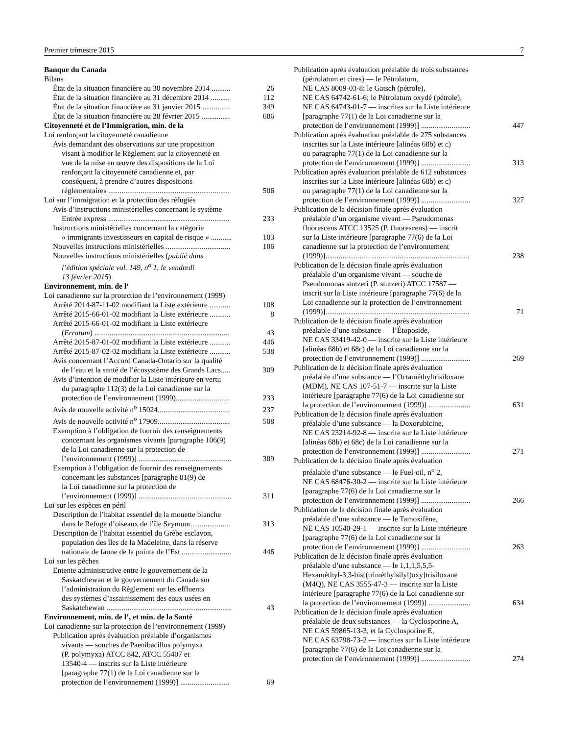Premier trimestre 2015 7
Banque du Canada
Bilans
État de la situation financière au 30 novembre 2014 .......... 26
État de la situation financière au 31 décembre 2014 .......... 112
État de la situation financière au 31 janvier 2015 ............... 349
État de la situation financière au 28 février 2015 ............... 686
Citoyenneté et de l’Immigration, min. de la
Loi renforçant la citoyenneté canadienne
Avis demandant des observations sur une proposition
visant à modifier le Règlement sur la citoyenneté en
vue de la mise en œuvre des dispositions de la Loi
renforçant la citoyenneté canadienne et, par
conséquent, à prendre d’autres dispositions
réglementaires ................................................................ 506
Loi sur l’immigration et la protection des réfugiés
Avis d’instructions ministérielles concernant le système
Entrée express ................................................................ 233
Instructions ministérielles concernant la catégorie
« immigrants investisseurs en capital de risque » ........... 103
Nouvelles instructions ministérielles .................................. 106
Nouvelles instructions ministérielles (publié dans
l’édition spéciale vol. 149, n<sup>o</sup> 1, le vendredi
13 février 2015)
Environnement, min. de l’
Loi canadienne sur la protection de l’environnement (1999)
Arrêté 2014-87-11-02 modifiant la Liste extérieure ........... 108
Arrêté 2015-66-01-02 modifiant la Liste extérieure ........... 8
Arrêté 2015-66-01-02 modifiant la Liste extérieure
(Erratum) ....................................................................... 43
Arrêté 2015-87-01-02 modifiant la Liste extérieure ........... 446
Arrêté 2015-87-02-02 modifiant la Liste extérieure ........... 538
Avis concernant l’Accord Canada-Ontario sur la qualité
de l’eau et la santé de l’écosystème des Grands Lacs..... 309
Avis d’intention de modifier la Liste intérieure en vertu
du paragraphe 112(3) de la Loi canadienne sur la
protection de l’environnement (1999)............................ 233
Avis de nouvelle activité n<sup>o</sup> 15024...................................... 237
Avis de nouvelle activité n<sup>o</sup> 17909...................................... 508
Exemption à l’obligation de fournir des renseignements
concernant les organismes vivants [paragraphe 106(9)
de la Loi canadienne sur la protection de
l’environnement (1999)] ................................................. 309
Exemption à l’obligation de fournir des renseignements
concernant les substances [paragraphe 81(9) de
la Loi canadienne sur la protection de
l’environnement (1999)] ................................................. 311
Loi sur les espèces en péril
Description de l’habitat essentiel de la mouette blanche
dans le Refuge d’oiseaux de l’île Seymour..................... 313
Description de l’habitat essentiel du Grèbe esclavon,
population des îles de la Madeleine, dans la réserve
nationale de faune de la pointe de l’Est .......................... 446
Loi sur les pêches
Entente administrative entre le gouvernement de la
Saskatchewan et le gouvernement du Canada sur
l’administration du Règlement sur les effluents
des systèmes d’assainissement des eaux usées en
Saskatchewan .................................................................. 43
Environnement, min. de l’, et min. de la Santé
Loi canadienne sur la protection de l’environnement (1999)
Publication après évaluation préalable d’organismes
vivants — souches de Paenibacillus polymyxa
(P. polymyxa) ATCC 842, ATCC 55407 et
13540-4 — inscrits sur la Liste intérieure
[paragraphe 77(1) de la Loi canadienne sur la
protection de l’environnement (1999)] .......................... 69
Publication après évaluation préalable de trois substances
(pétrolatum et cires) — le Pétrolatum,
NE CAS 8009-03-8; le Gatsch (pétrole),
NE CAS 64742-61-6; le Pétrolatum oxydé (pétrole),
NE CAS 64743-01-7 — inscrites sur la Liste intérieure
[paragraphe 77(1) de la Loi canadienne sur la
protection de l’environnement (1999)] .......................... 447
Publication après évaluation préalable de 275 substances
inscrites sur la Liste intérieure [alinéas 68b) et c)
ou paragraphe 77(1) de la Loi canadienne sur la
protection de l’environnement (1999)] .......................... 313
Publication après évaluation préalable de 612 substances
inscrites sur la Liste intérieure [alinéas 68b) et c)
ou paragraphe 77(1) de la Loi canadienne sur la
protection de l’environnement (1999)] .......................... 327
Publication de la décision finale après évaluation
préalable d’un organisme vivant — Pseudomonas
fluorescens ATCC 13525 (P. fluorescens) — inscrit
sur la Liste intérieure [paragraphe 77(6) de la Loi
canadienne sur la protection de l’environnement
(1999)]............................................................................ 238
Publication de la décision finale après évaluation
préalable d’un organisme vivant — souche de
Pseudomonas stutzeri (P. stutzeri) ATCC 17587 —
inscrit sur la Liste intérieure [paragraphe 77(6) de la
Loi canadienne sur la protection de l’environnement
(1999)]............................................................................ 71
Publication de la décision finale après évaluation
préalable d’une substance — l’Étoposide,
NE CAS 33419-42-0 — inscrite sur la Liste intérieure
[alinéas 68b) et 68c) de la Loi canadienne sur la
protection de l’environnement (1999)] .......................... 269
Publication de la décision finale après évaluation
préalable d’une substance — l’Octaméthyltrisiloxane
(MDM), NE CAS 107-51-7 — inscrite sur la Liste
intérieure [paragraphe 77(6) de la Loi canadienne sur
la protection de l’environnement (1999)] ...................... 631
Publication de la décision finale après évaluation
préalable d’une substance — la Doxorubicine,
NE CAS 23214-92-8 — inscrite sur la Liste intérieure
[alinéas 68b) et 68c) de la Loi canadienne sur la
protection de l’environnement (1999)] .......................... 271
Publication de la décision finale après évaluation
préalable d’une substance — le Fuel-oil, n<sup>o</sup> 2,
NE CAS 68476-30-2 — inscrite sur la Liste intérieure
[paragraphe 77(6) de la Loi canadienne sur la
protection de l’environnement (1999)] .......................... 266
Publication de la décision finale après évaluation
préalable d’une substance — le Tamoxifène,
NE CAS 10540-29-1 — inscrite sur la Liste intérieure
[paragraphe 77(6) de la Loi canadienne sur la
protection de l’environnement (1999)] .......................... 263
Publication de la décision finale après évaluation
préalable d’une substance — le 1,1,1,5,5,5-
Hexaméthyl-3,3-bis[(triméthylsilyl)oxy]trisiloxane
(M4Q), NE CAS 3555-47-3 — inscrite sur la Liste
intérieure [paragraphe 77(6) de la Loi canadienne sur
la protection de l’environnement (1999)] ...................... 634
Publication de la décision finale après évaluation
préalable de deux substances — la Cyclosporine A,
NE CAS 59865-13-3, et la Cyclosporine E,
NE CAS 63798-73-2 — inscrites sur la Liste intérieure
[paragraphe 77(6) de la Loi canadienne sur la
protection de l’environnement (1999)] .......................... 274